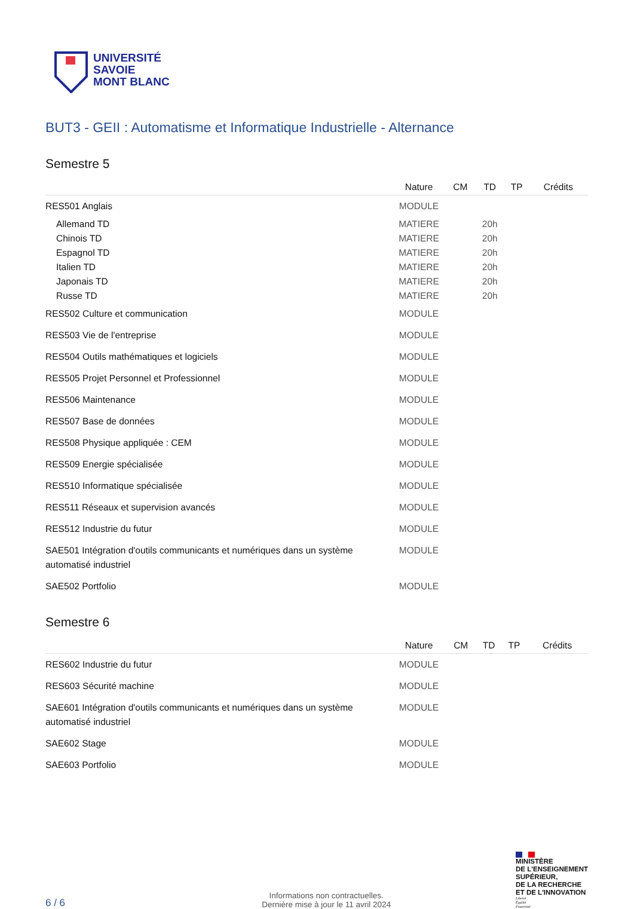UNIVERSITÉ
SAVOIE
MONT BLANC
BUT3 - GEII : Automatisme et Informatique Industrielle - Alternance
Semestre 5
| | Nature | CM | TD | TP | Crédits |
| --- | --- | --- | --- | --- | --- |
| RES501 Anglais | MODULE | | | | |
| Allemand TD | MATIERE | | 20h | | |
| Chinois TD | MATIERE | | 20h | | |
| Espagnol TD | MATIERE | | 20h | | |
| Italien TD | MATIERE | | 20h | | |
| Japonais TD | MATIERE | | 20h | | |
| Russe TD | MATIERE | | 20h | | |
| RES502 Culture et communication | MODULE | | | | |
| RES503 Vie de l'entreprise | MODULE | | | | |
| RES504 Outils mathématiques et logiciels | MODULE | | | | |
| RES505 Projet Personnel et Professionnel | MODULE | | | | |
| RES506 Maintenance | MODULE | | | | |
| RES507 Base de données | MODULE | | | | |
| RES508 Physique appliquée : CEM | MODULE | | | | |
| RES509 Energie spécialisée | MODULE | | | | |
| RES510 Informatique spécialisée | MODULE | | | | |
| RES511 Réseaux et supervision avancés | MODULE | | | | |
| RES512 Industrie du futur | MODULE | | | | |
| SAE501 Intégration d'outils communicants et numériques dans un système automatisé industriel | MODULE | | | | |
| SAE502 Portfolio | MODULE | | | | |
Semestre 6
| | Nature | CM | TD | TP | Crédits |
| --- | --- | --- | --- | --- | --- |
| RES602 Industrie du futur | MODULE | | | | |
| RES603 Sécurité machine | MODULE | | | | |
| SAE601 Intégration d'outils communicants et numériques dans un système automatisé industriel | MODULE | | | | |
| SAE602 Stage | MODULE | | | | |
| SAE603 Portfolio | MODULE | | | | |
6 / 6
Informations non contractuelles.
Dernière mise à jour le 11 avril 2024
MINISTÈRE
DE L'ENSEIGNEMENT
SUPÉRIEUR,
DE LA RECHERCHE
ET DE L'INNOVATION
Liberté
Égalité
Fraternité